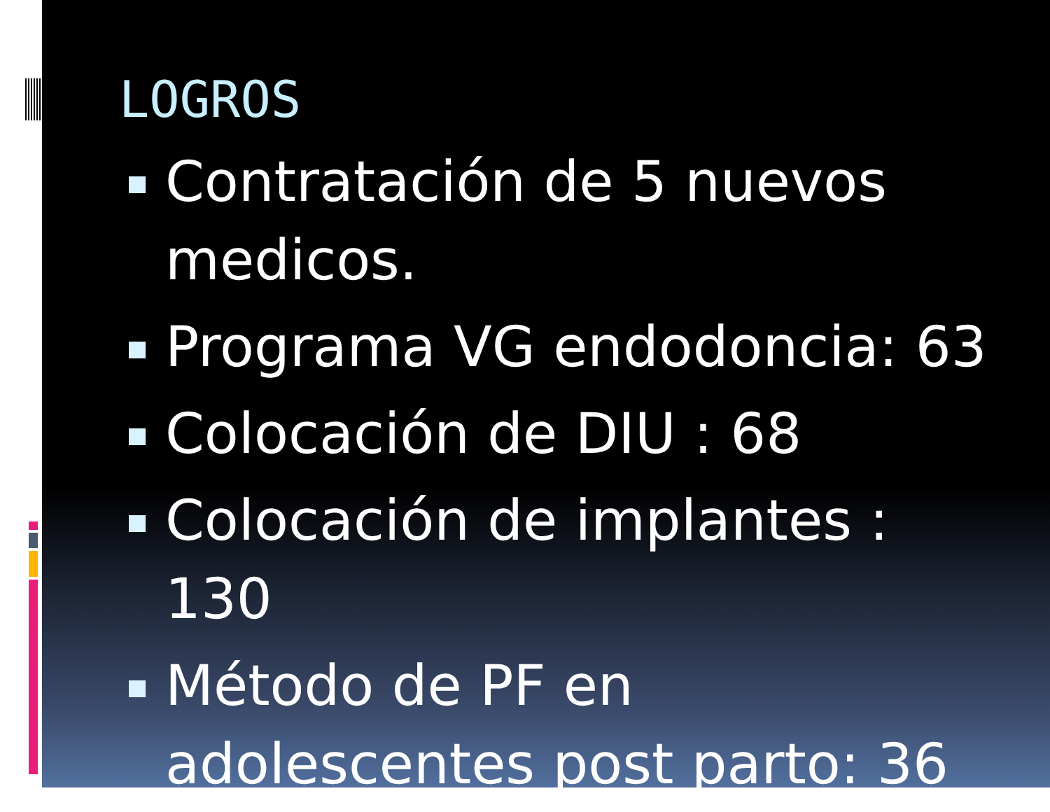LOGROS
Contratación de 5 nuevos medicos.
Programa VG endodoncia: 63
Colocación de DIU : 68
Colocación de implantes : 130
Método de PF en adolescentes post parto: 36